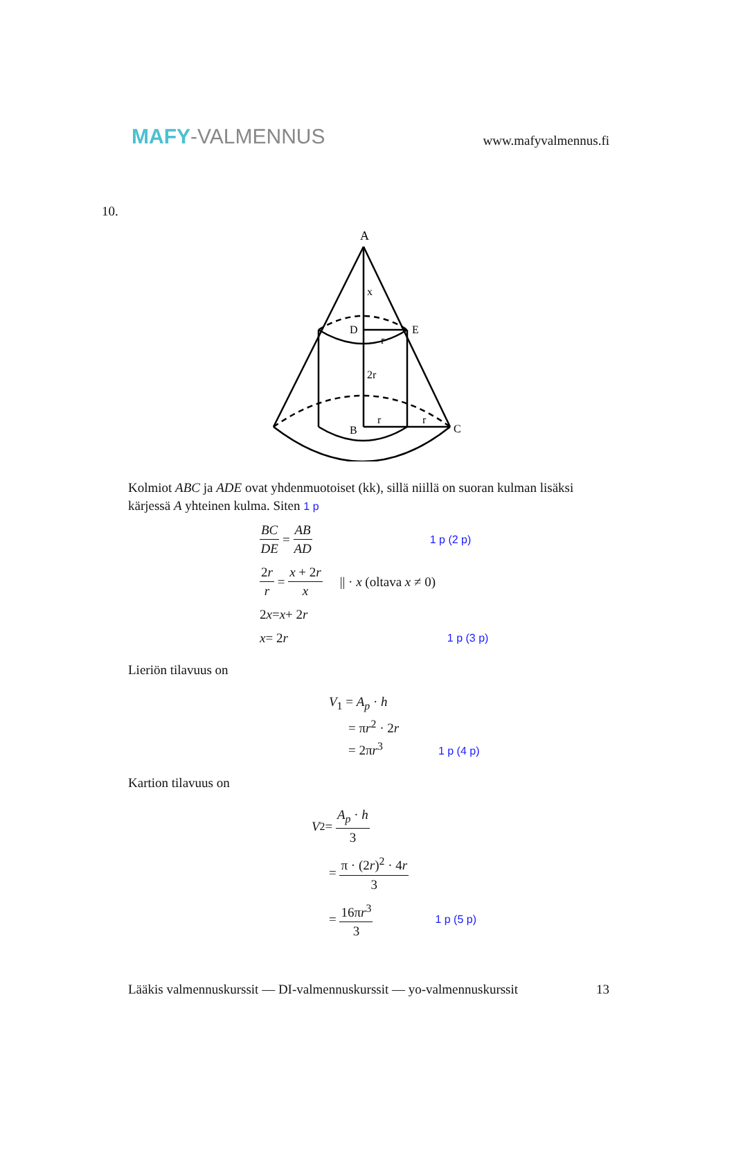MAFY-VALMENNUS
www.mafyvalmennus.fi
10.
A
x
D
E
r
2r
B
C
r
r
Kolmiot ABC ja ADE ovat yhdenmuotoiset (kk), sillä niillä on suoran kulman lisäksi kärjessä A yhteinen kulma. Siten 1 p
BC DE = AB AD 1 p (2 p)
2r r = x + 2r x || · x (oltava x ≠ 0)
2 x = x + 2 r
x = 2 r 1 p (3 p)
Lieriön tilavuus on
V<sub>1</sub> = A<sub>p</sub> · h
= πr<sup>2</sup> · 2r
= 2πr<sup>3</sup> 1 p (4 p)
Kartion tilavuus on
V<sub>2</sub> = A<sub>p</sub> · h 3
= π · (2r)<sup>2</sup> · 4r 3
= 16πr<sup>3</sup> 3 1 p (5 p)
Lääkis valmennuskurssit — DI-valmennuskurssit — yo-valmennuskurssit 13